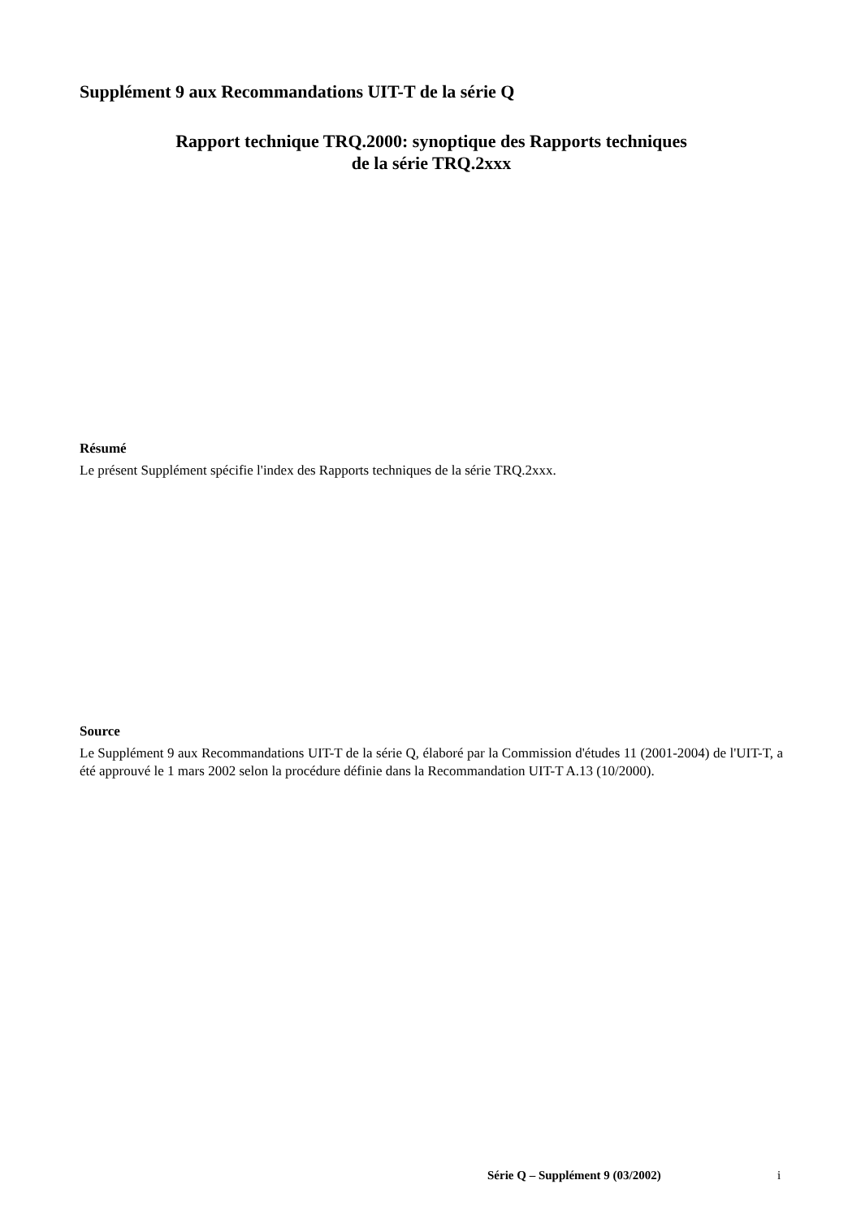Supplément 9 aux Recommandations UIT-T de la série Q
Rapport technique TRQ.2000: synoptique des Rapports techniques
de la série TRQ.2xxx
Résumé
Le présent Supplément spécifie l'index des Rapports techniques de la série TRQ.2xxx.
Source
Le Supplément 9 aux Recommandations UIT-T de la série Q, élaboré par la Commission d'études 11 (2001-2004) de l'UIT-T, a été approuvé le 1 mars 2002 selon la procédure définie dans la Recommandation UIT-T A.13 (10/2000).
Série Q – Supplément 9 (03/2002)
i